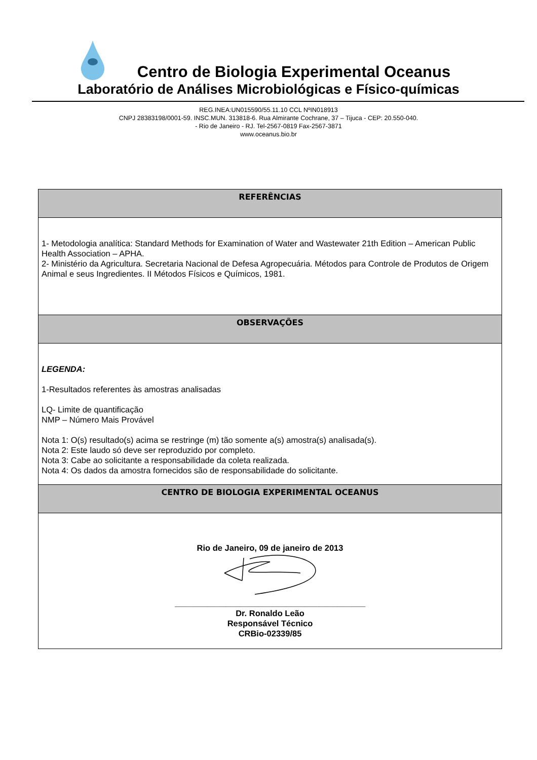Centro de Biologia Experimental Oceanus
Laboratório de Análises Microbiológicas e Físico-químicas
REG.INEA:UN015590/55.11.10 CCL NºIN018913
CNPJ 28383198/0001-59. INSC.MUN. 313818-6. Rua Almirante Cochrane, 37 – Tijuca - CEP: 20.550-040.
- Rio de Janeiro - RJ. Tel-2567-0819 Fax-2567-3871
www.oceanus.bio.br
| REFERÊNCIAS |
| --- |
| 1- Metodologia analítica: Standard Methods for Examination of Water and Wastewater 21th Edition – American Public Health Association – APHA. 2- Ministério da Agricultura. Secretaria Nacional de Defesa Agropecuária. Métodos para Controle de Produtos de Origem Animal e seus Ingredientes. II Métodos Físicos e Químicos, 1981. |
| OBSERVAÇÕES |
| LEGENDA: 1-Resultados referentes às amostras analisadas LQ- Limite de quantificação NMP – Número Mais Provável Nota 1: O(s) resultado(s) acima se restringe (m) tão somente a(s) amostra(s) analisada(s). Nota 2: Este laudo só deve ser reproduzido por completo. Nota 3: Cabe ao solicitante a responsabilidade da coleta realizada. Nota 4: Os dados da amostra fornecidos são de responsabilidade do solicitante. |
| CENTRO DE BIOLOGIA EXPERIMENTAL OCEANUS |
| Rio de Janeiro, 09 de janeiro de 2013 _________________________________________ Dr. Ronaldo Leão Responsável Técnico CRBio-02339/85 |